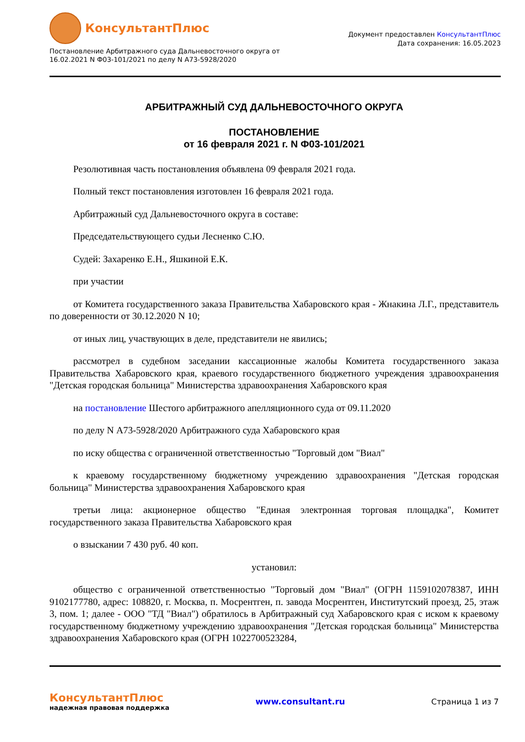КонсультантПлюс
Постановление Арбитражного суда Дальневосточного округа от
16.02.2021 N Ф03-101/2021 по делу N А73-5928/2020
Документ предоставлен КонсультантПлюс
Дата сохранения: 16.05.2023
АРБИТРАЖНЫЙ СУД ДАЛЬНЕВОСТОЧНОГО ОКРУГА
ПОСТАНОВЛЕНИЕ
от 16 февраля 2021 г. N Ф03-101/2021
Резолютивная часть постановления объявлена 09 февраля 2021 года.
Полный текст постановления изготовлен 16 февраля 2021 года.
Арбитражный суд Дальневосточного округа в составе:
Председательствующего судьи Лесненко С.Ю.
Судей: Захаренко Е.Н., Яшкиной Е.К.
при участии
от Комитета государственного заказа Правительства Хабаровского края - Жнакина Л.Г., представитель по доверенности от 30.12.2020 N 10;
от иных лиц, участвующих в деле, представители не явились;
рассмотрел в судебном заседании кассационные жалобы Комитета государственного заказа Правительства Хабаровского края, краевого государственного бюджетного учреждения здравоохранения "Детская городская больница" Министерства здравоохранения Хабаровского края
на постановление Шестого арбитражного апелляционного суда от 09.11.2020
по делу N А73-5928/2020 Арбитражного суда Хабаровского края
по иску общества с ограниченной ответственностью "Торговый дом "Виал"
к краевому государственному бюджетному учреждению здравоохранения "Детская городская больница" Министерства здравоохранения Хабаровского края
третьи лица: акционерное общество "Единая электронная торговая площадка", Комитет государственного заказа Правительства Хабаровского края
о взыскании 7 430 руб. 40 коп.
установил:
общество с ограниченной ответственностью "Торговый дом "Виал" (ОГРН 1159102078387, ИНН 9102177780, адрес: 108820, г. Москва, п. Мосрентген, п. завода Мосрентген, Институтский проезд, 25, этаж 3, пом. 1; далее - ООО "ТД "Виал") обратилось в Арбитражный суд Хабаровского края с иском к краевому государственному бюджетному учреждению здравоохранения "Детская городская больница" Министерства здравоохранения Хабаровского края (ОГРН 1022700523284,
КонсультантПлюс
надежная правовая поддержка
www.consultant.ru Страница 1 из 7